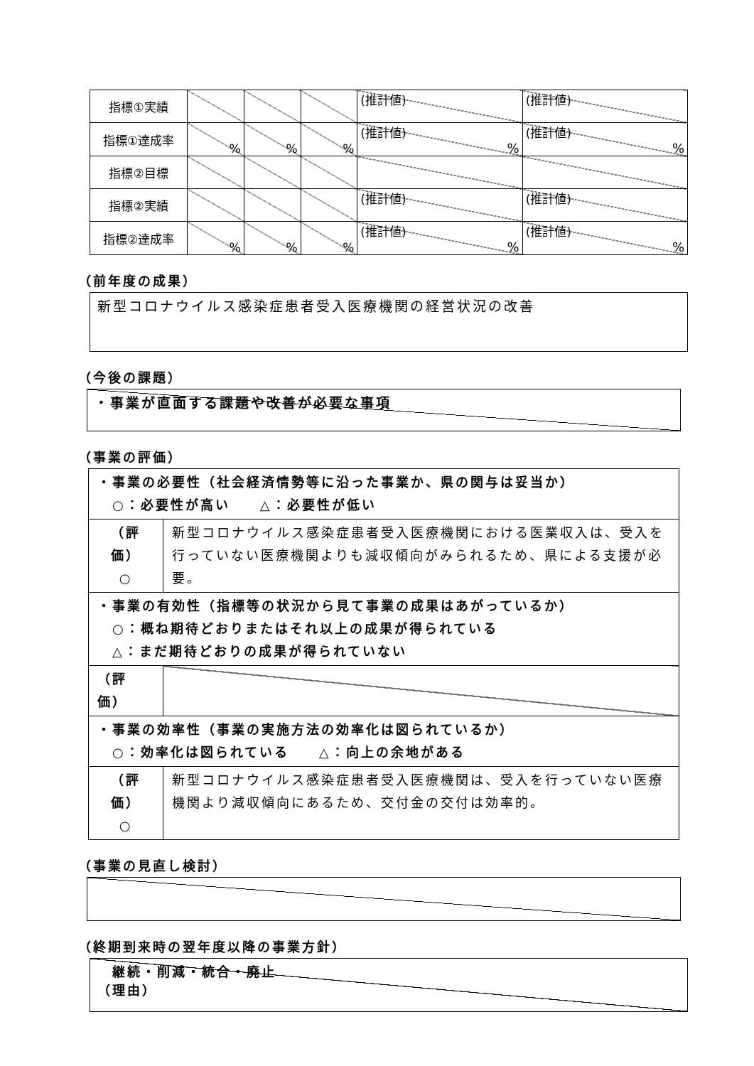| 指標①実績 | | | | (推計値) | (推計値) |
| 指標①達成率 | % | % | % | (推計値) % | (推計値) % |
| 指標②目標 | | | | | |
| 指標②実績 | | | | (推計値) | (推計値) |
| 指標②達成率 | % | % | % | (推計値) % | (推計値) % |
（前年度の成果）
新型コロナウイルス感染症患者受入医療機関の経営状況の改善
（今後の課題）
・事業が直面する課題や改善が必要な事項
（事業の評価）
| ・事業の必要性（社会経済情勢等に沿った事業か、県の関与は妥当か） ○：必要性が高い △：必要性が低い | |
| （評価） ○ | 新型コロナウイルス感染症患者受入医療機関における医業収入は、受入を行っていない医療機関よりも減収傾向がみられるため、県による支援が必要。 |
| ・事業の有効性（指標等の状況から見て事業の成果はあがっているか） ○：概ね期待どおりまたはそれ以上の成果が得られている △：まだ期待どおりの成果が得られていない | |
| （評価） | |
| ・事業の効率性（事業の実施方法の効率化は図られているか） ○：効率化は図られている △：向上の余地がある | |
| （評価） ○ | 新型コロナウイルス感染症患者受入医療機関は、受入を行っていない医療機関より減収傾向にあるため、交付金の交付は効率的。 |
（事業の見直し検討）
（終期到来時の翌年度以降の事業方針）
　継続・削減・統合・廃止
（理由）